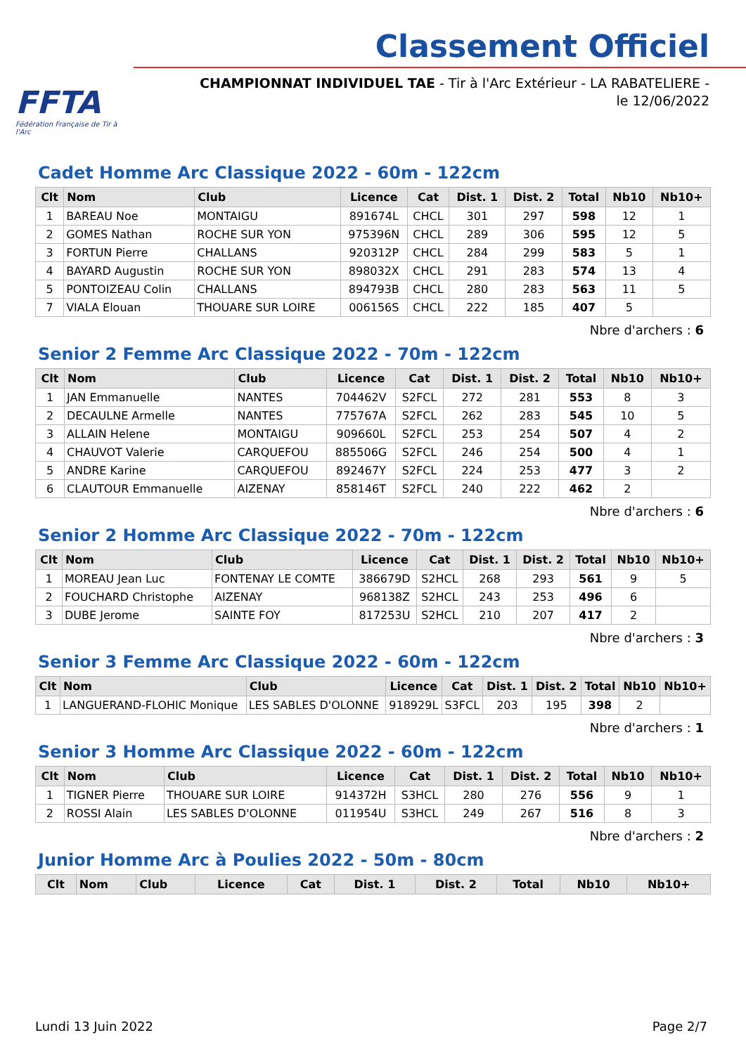FFTA
Fédération Française de Tir à l'Arc
Classement Officiel
CHAMPIONNAT INDIVIDUEL TAE - Tir à l'Arc Extérieur - LA RABATELIERE - le 12/06/2022
Cadet Homme Arc Classique 2022 - 60m - 122cm
| Clt | Nom | Club | Licence | Cat | Dist. 1 | Dist. 2 | Total | Nb10 | Nb10+ |
| --- | --- | --- | --- | --- | --- | --- | --- | --- | --- |
| 1 | BAREAU Noe | MONTAIGU | 891674L | CHCL | 301 | 297 | 598 | 12 | 1 |
| 2 | GOMES Nathan | ROCHE SUR YON | 975396N | CHCL | 289 | 306 | 595 | 12 | 5 |
| 3 | FORTUN Pierre | CHALLANS | 920312P | CHCL | 284 | 299 | 583 | 5 | 1 |
| 4 | BAYARD Augustin | ROCHE SUR YON | 898032X | CHCL | 291 | 283 | 574 | 13 | 4 |
| 5 | PONTOIZEAU Colin | CHALLANS | 894793B | CHCL | 280 | 283 | 563 | 11 | 5 |
| 7 | VIALA Elouan | THOUARE SUR LOIRE | 006156S | CHCL | 222 | 185 | 407 | 5 | |
Nbre d'archers : 6
Senior 2 Femme Arc Classique 2022 - 70m - 122cm
| Clt | Nom | Club | Licence | Cat | Dist. 1 | Dist. 2 | Total | Nb10 | Nb10+ |
| --- | --- | --- | --- | --- | --- | --- | --- | --- | --- |
| 1 | JAN Emmanuelle | NANTES | 704462V | S2FCL | 272 | 281 | 553 | 8 | 3 |
| 2 | DECAULNE Armelle | NANTES | 775767A | S2FCL | 262 | 283 | 545 | 10 | 5 |
| 3 | ALLAIN Helene | MONTAIGU | 909660L | S2FCL | 253 | 254 | 507 | 4 | 2 |
| 4 | CHAUVOT Valerie | CARQUEFOU | 885506G | S2FCL | 246 | 254 | 500 | 4 | 1 |
| 5 | ANDRE Karine | CARQUEFOU | 892467Y | S2FCL | 224 | 253 | 477 | 3 | 2 |
| 6 | CLAUTOUR Emmanuelle | AIZENAY | 858146T | S2FCL | 240 | 222 | 462 | 2 | |
Nbre d'archers : 6
Senior 2 Homme Arc Classique 2022 - 70m - 122cm
| Clt | Nom | Club | Licence | Cat | Dist. 1 | Dist. 2 | Total | Nb10 | Nb10+ |
| --- | --- | --- | --- | --- | --- | --- | --- | --- | --- |
| 1 | MOREAU Jean Luc | FONTENAY LE COMTE | 386679D | S2HCL | 268 | 293 | 561 | 9 | 5 |
| 2 | FOUCHARD Christophe | AIZENAY | 968138Z | S2HCL | 243 | 253 | 496 | 6 | |
| 3 | DUBE Jerome | SAINTE FOY | 817253U | S2HCL | 210 | 207 | 417 | 2 | |
Nbre d'archers : 3
Senior 3 Femme Arc Classique 2022 - 60m - 122cm
| Clt | Nom | Club | Licence | Cat | Dist. 1 | Dist. 2 | Total | Nb10 | Nb10+ |
| --- | --- | --- | --- | --- | --- | --- | --- | --- | --- |
| 1 | LANGUERAND-FLOHIC Monique | LES SABLES D'OLONNE | 918929L | S3FCL | 203 | 195 | 398 | 2 | |
Nbre d'archers : 1
Senior 3 Homme Arc Classique 2022 - 60m - 122cm
| Clt | Nom | Club | Licence | Cat | Dist. 1 | Dist. 2 | Total | Nb10 | Nb10+ |
| --- | --- | --- | --- | --- | --- | --- | --- | --- | --- |
| 1 | TIGNER Pierre | THOUARE SUR LOIRE | 914372H | S3HCL | 280 | 276 | 556 | 9 | 1 |
| 2 | ROSSI Alain | LES SABLES D'OLONNE | 011954U | S3HCL | 249 | 267 | 516 | 8 | 3 |
Nbre d'archers : 2
Junior Homme Arc à Poulies 2022 - 50m - 80cm
| Clt | Nom | Club | Licence | Cat | Dist. 1 | Dist. 2 | Total | Nb10 | Nb10+ |
| --- | --- | --- | --- | --- | --- | --- | --- | --- | --- |
Lundi 13 Juin 2022 Page 2/7